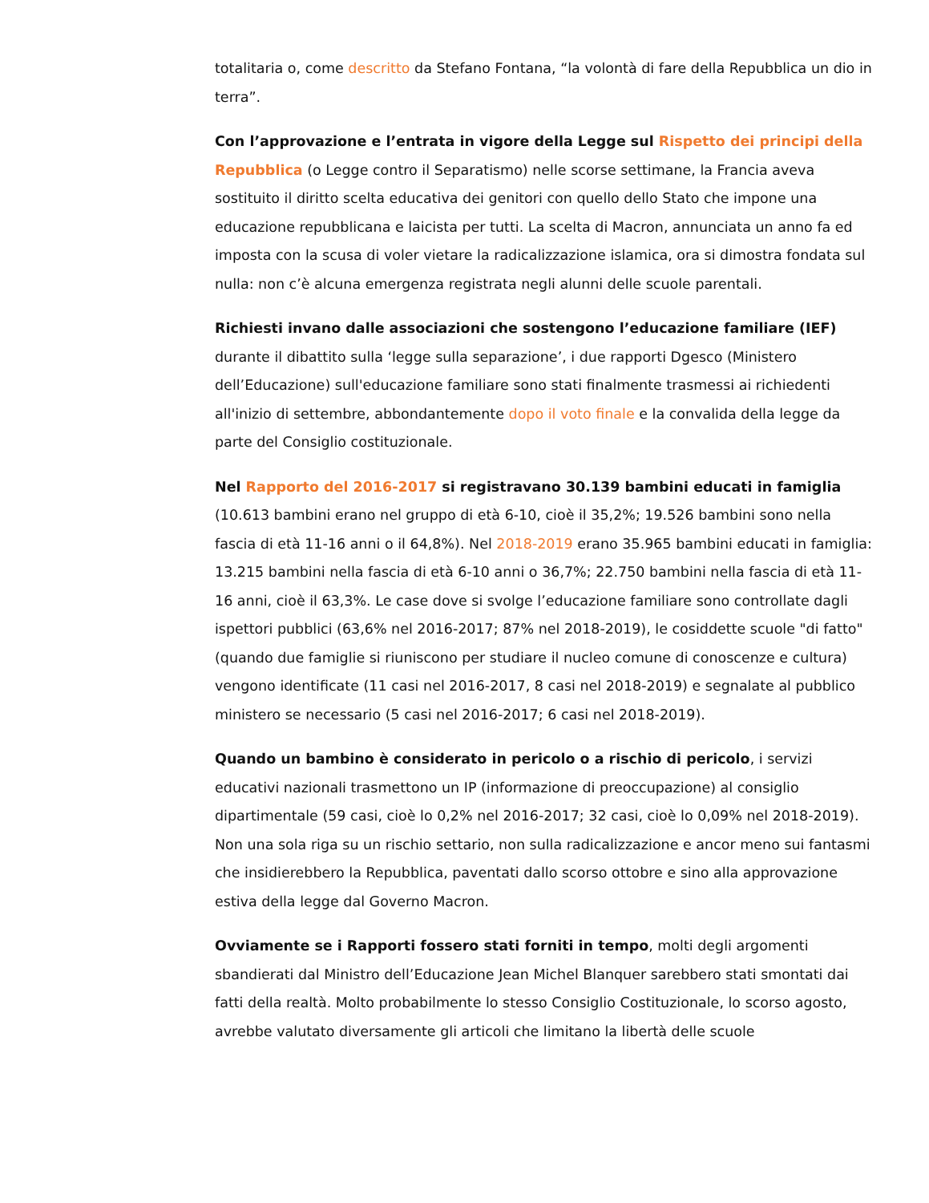totalitaria o, come descritto da Stefano Fontana, “la volontà di fare della Repubblica un dio in terra”.
Con l’approvazione e l’entrata in vigore della Legge sul Rispetto dei principi della Repubblica (o Legge contro il Separatismo) nelle scorse settimane, la Francia aveva sostituito il diritto scelta educativa dei genitori con quello dello Stato che impone una educazione repubblicana e laicista per tutti. La scelta di Macron, annunciata un anno fa ed imposta con la scusa di voler vietare la radicalizzazione islamica, ora si dimostra fondata sul nulla: non c’è alcuna emergenza registrata negli alunni delle scuole parentali.
Richiesti invano dalle associazioni che sostengono l’educazione familiare (IEF) durante il dibattito sulla ‘legge sulla separazione’, i due rapporti Dgesco (Ministero dell’Educazione) sull'educazione familiare sono stati finalmente trasmessi ai richiedenti all'inizio di settembre, abbondantemente dopo il voto finale e la convalida della legge da parte del Consiglio costituzionale.
Nel Rapporto del 2016-2017 si registravano 30.139 bambini educati in famiglia (10.613 bambini erano nel gruppo di età 6-10, cioè il 35,2%; 19.526 bambini sono nella fascia di età 11-16 anni o il 64,8%). Nel 2018-2019 erano 35.965 bambini educati in famiglia: 13.215 bambini nella fascia di età 6-10 anni o 36,7%; 22.750 bambini nella fascia di età 11-16 anni, cioè il 63,3%. Le case dove si svolge l’educazione familiare sono controllate dagli ispettori pubblici (63,6% nel 2016-2017; 87% nel 2018-2019), le cosiddette scuole "di fatto" (quando due famiglie si riuniscono per studiare il nucleo comune di conoscenze e cultura) vengono identificate (11 casi nel 2016-2017, 8 casi nel 2018-2019) e segnalate al pubblico ministero se necessario (5 casi nel 2016-2017; 6 casi nel 2018-2019).
Quando un bambino è considerato in pericolo o a rischio di pericolo, i servizi educativi nazionali trasmettono un IP (informazione di preoccupazione) al consiglio dipartimentale (59 casi, cioè lo 0,2% nel 2016-2017; 32 casi, cioè lo 0,09% nel 2018-2019). Non una sola riga su un rischio settario, non sulla radicalizzazione e ancor meno sui fantasmi che insidierebbero la Repubblica, paventati dallo scorso ottobre e sino alla approvazione estiva della legge dal Governo Macron.
Ovviamente se i Rapporti fossero stati forniti in tempo, molti degli argomenti sbandierati dal Ministro dell’Educazione Jean Michel Blanquer sarebbero stati smontati dai fatti della realtà. Molto probabilmente lo stesso Consiglio Costituzionale, lo scorso agosto, avrebbe valutato diversamente gli articoli che limitano la libertà delle scuole